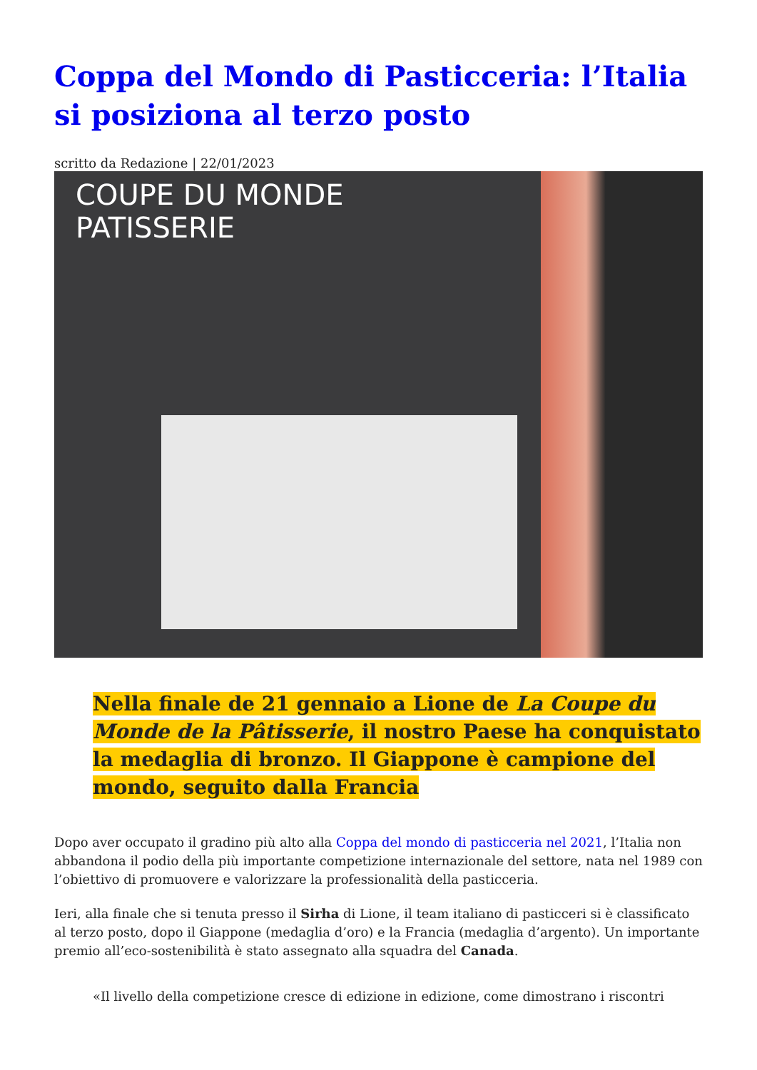Coppa del Mondo di Pasticceria: l’Italia si posiziona al terzo posto
scritto da Redazione | 22/01/2023
COUPE DU MONDE
PATISSERIE
Nella finale de 21 gennaio a Lione de La Coupe du Monde de la Pâtisserie, il nostro Paese ha conquistato la medaglia di bronzo. Il Giappone è campione del mondo, seguito dalla Francia
Dopo aver occupato il gradino più alto alla Coppa del mondo di pasticceria nel 2021, l’Italia non abbandona il podio della più importante competizione internazionale del settore, nata nel 1989 con l’obiettivo di promuovere e valorizzare la professionalità della pasticceria.
Ieri, alla finale che si tenuta presso il Sirha di Lione, il team italiano di pasticceri si è classificato al terzo posto, dopo il Giappone (medaglia d’oro) e la Francia (medaglia d’argento). Un importante premio all’eco-sostenibilità è stato assegnato alla squadra del Canada.
«Il livello della competizione cresce di edizione in edizione, come dimostrano i riscontri